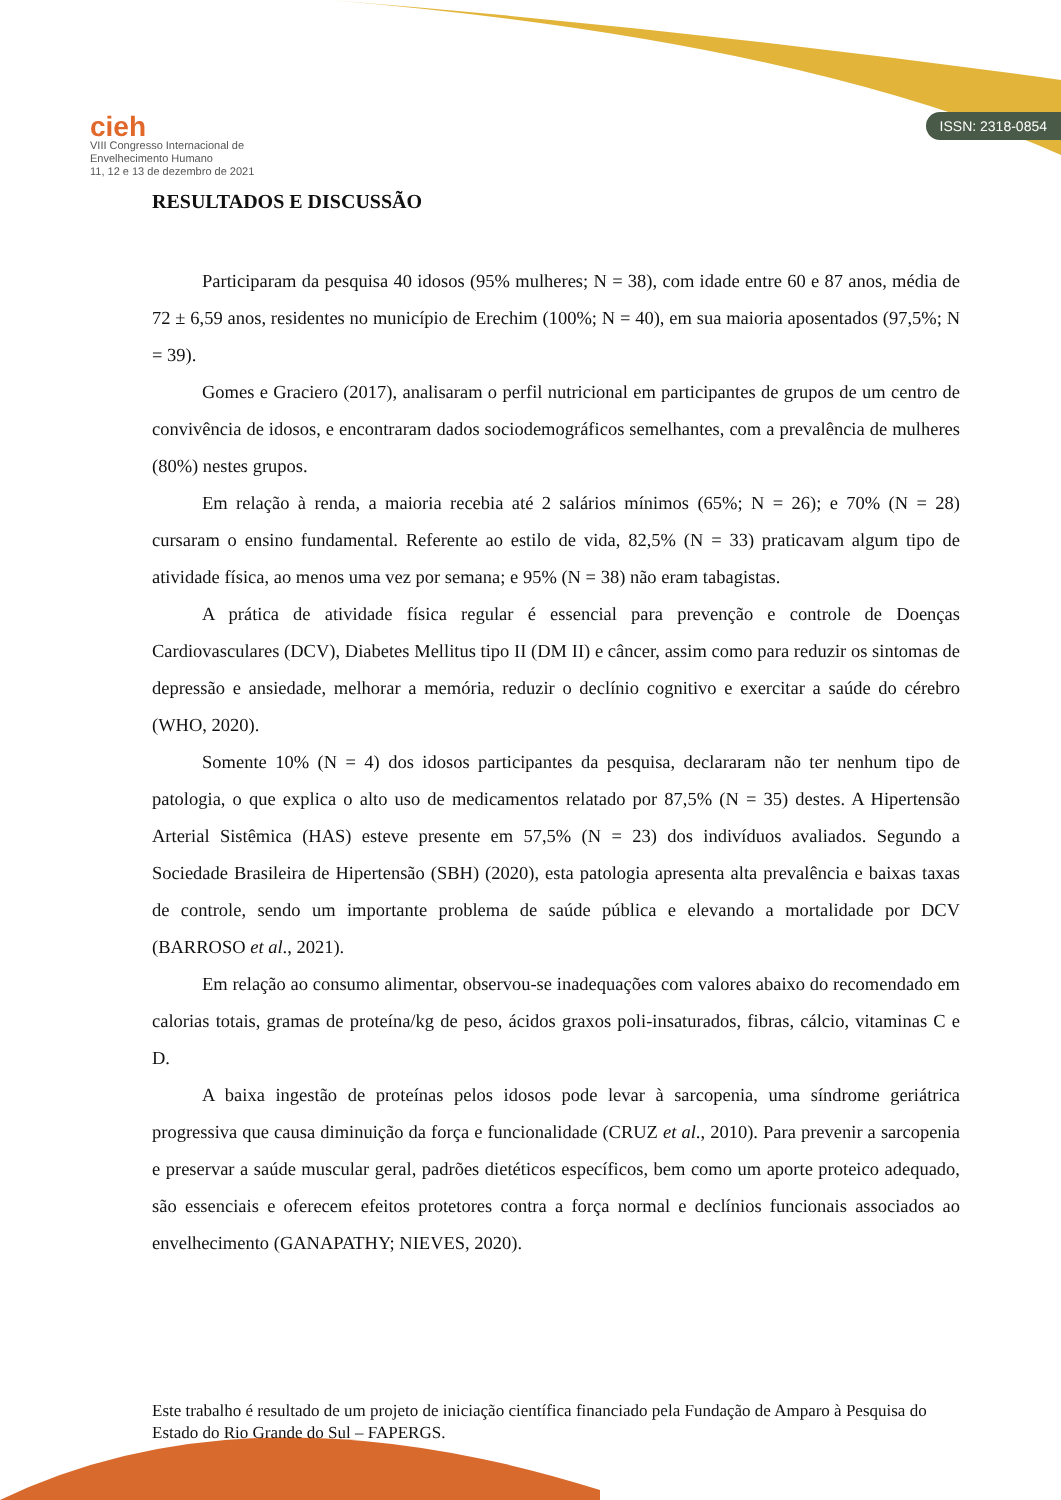cieh
VIII Congresso Internacional de
Envelhecimento Humano
11, 12 e 13 de dezembro de 2021
ISSN: 2318-0854
RESULTADOS E DISCUSSÃO
Participaram da pesquisa 40 idosos (95% mulheres; N = 38), com idade entre 60 e 87 anos, média de 72 ± 6,59 anos, residentes no município de Erechim (100%; N = 40), em sua maioria aposentados (97,5%; N = 39).
Gomes e Graciero (2017), analisaram o perfil nutricional em participantes de grupos de um centro de convivência de idosos, e encontraram dados sociodemográficos semelhantes, com a prevalência de mulheres (80%) nestes grupos.
Em relação à renda, a maioria recebia até 2 salários mínimos (65%; N = 26); e 70% (N = 28) cursaram o ensino fundamental. Referente ao estilo de vida, 82,5% (N = 33) praticavam algum tipo de atividade física, ao menos uma vez por semana; e 95% (N = 38) não eram tabagistas.
A prática de atividade física regular é essencial para prevenção e controle de Doenças Cardiovasculares (DCV), Diabetes Mellitus tipo II (DM II) e câncer, assim como para reduzir os sintomas de depressão e ansiedade, melhorar a memória, reduzir o declínio cognitivo e exercitar a saúde do cérebro (WHO, 2020).
Somente 10% (N = 4) dos idosos participantes da pesquisa, declararam não ter nenhum tipo de patologia, o que explica o alto uso de medicamentos relatado por 87,5% (N = 35) destes. A Hipertensão Arterial Sistêmica (HAS) esteve presente em 57,5% (N = 23) dos indivíduos avaliados. Segundo a Sociedade Brasileira de Hipertensão (SBH) (2020), esta patologia apresenta alta prevalência e baixas taxas de controle, sendo um importante problema de saúde pública e elevando a mortalidade por DCV (BARROSO et al., 2021).
Em relação ao consumo alimentar, observou-se inadequações com valores abaixo do recomendado em calorias totais, gramas de proteína/kg de peso, ácidos graxos poli-insaturados, fibras, cálcio, vitaminas C e D.
A baixa ingestão de proteínas pelos idosos pode levar à sarcopenia, uma síndrome geriátrica progressiva que causa diminuição da força e funcionalidade (CRUZ et al., 2010). Para prevenir a sarcopenia e preservar a saúde muscular geral, padrões dietéticos específicos, bem como um aporte proteico adequado, são essenciais e oferecem efeitos protetores contra a força normal e declínios funcionais associados ao envelhecimento (GANAPATHY; NIEVES, 2020).
Este trabalho é resultado de um projeto de iniciação científica financiado pela Fundação de Amparo à Pesquisa do Estado do Rio Grande do Sul – FAPERGS.